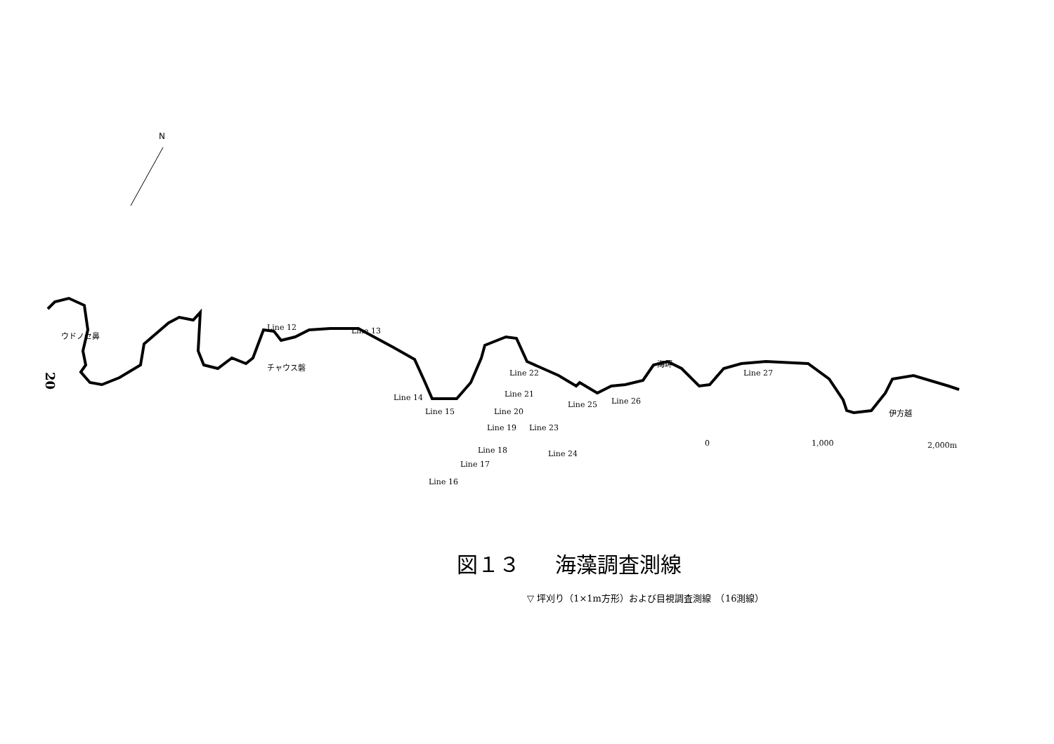N
20
図１３ 海藻調査測線
▽ 坪刈り（1×1m方形）および目視調査測線　（16測線）
Line 12 Line 13
Line 14
Line 15
Line 16
Line 17
Line 18
Line 19
Line 20
Line 21
Line 22
Line 23
Line 24
Line 25 Line 26
Line 27
ウドノセ鼻
チャウス磐 海岬
伊方越
0 1,000 2,000m